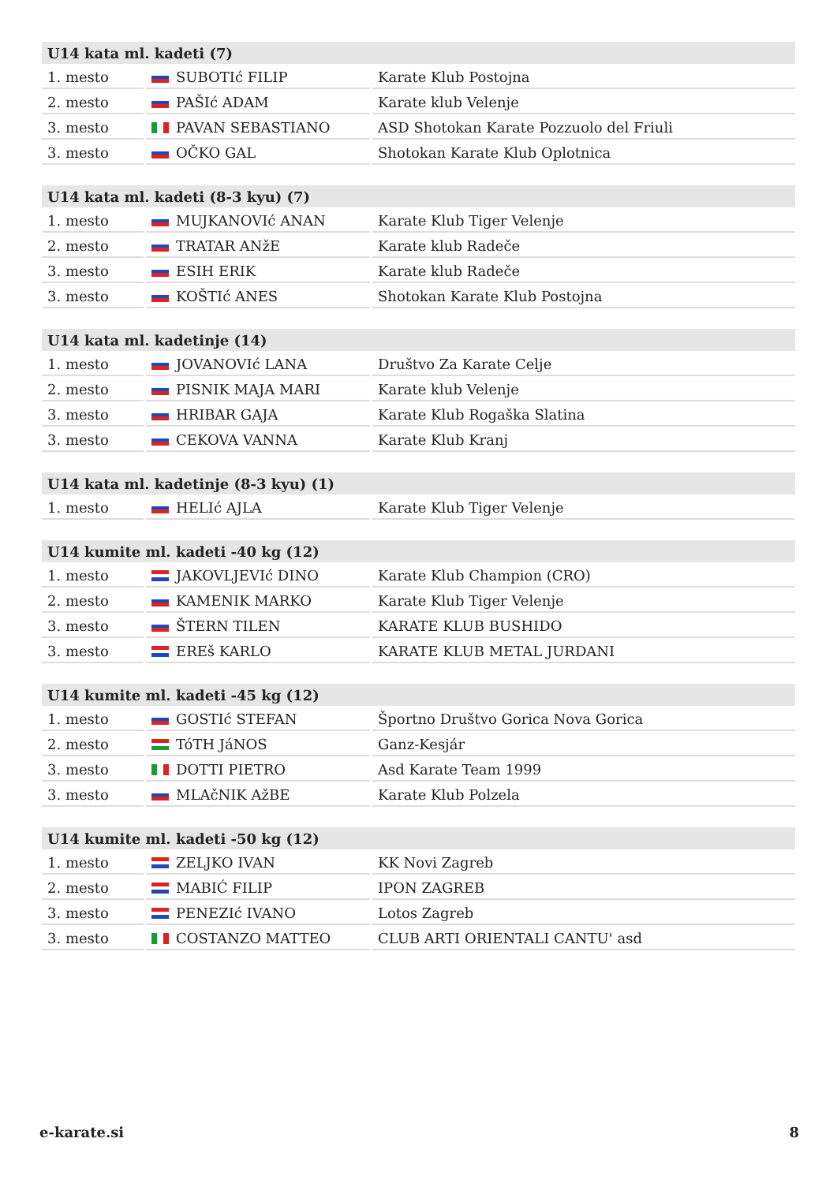| U14 kata ml. kadeti (7) | | |
| --- | --- | --- |
| 1. mesto | SUBOTIć FILIP | Karate Klub Postojna |
| 2. mesto | PAŠIć ADAM | Karate klub Velenje |
| 3. mesto | PAVAN SEBASTIANO | ASD Shotokan Karate Pozzuolo del Friuli |
| 3. mesto | OČKO GAL | Shotokan Karate Klub Oplotnica |
| U14 kata ml. kadeti (8-3 kyu) (7) | | |
| --- | --- | --- |
| 1. mesto | MUJKANOVIć ANAN | Karate Klub Tiger Velenje |
| 2. mesto | TRATAR ANžE | Karate klub Radeče |
| 3. mesto | ESIH ERIK | Karate klub Radeče |
| 3. mesto | KOŠTIć ANES | Shotokan Karate Klub Postojna |
| U14 kata ml. kadetinje (14) | | |
| --- | --- | --- |
| 1. mesto | JOVANOVIć LANA | Društvo Za Karate Celje |
| 2. mesto | PISNIK MAJA MARI | Karate klub Velenje |
| 3. mesto | HRIBAR GAJA | Karate Klub Rogaška Slatina |
| 3. mesto | CEKOVA VANNA | Karate Klub Kranj |
| U14 kata ml. kadetinje (8-3 kyu) (1) | | |
| --- | --- | --- |
| 1. mesto | HELIć AJLA | Karate Klub Tiger Velenje |
| U14 kumite ml. kadeti -40 kg (12) | | |
| --- | --- | --- |
| 1. mesto | JAKOVLJEVIć DINO | Karate Klub Champion (CRO) |
| 2. mesto | KAMENIK MARKO | Karate Klub Tiger Velenje |
| 3. mesto | ŠTERN TILEN | KARATE KLUB BUSHIDO |
| 3. mesto | EREš KARLO | KARATE KLUB METAL JURDANI |
| U14 kumite ml. kadeti -45 kg (12) | | |
| --- | --- | --- |
| 1. mesto | GOSTIć STEFAN | Športno Društvo Gorica Nova Gorica |
| 2. mesto | TóTH JáNOS | Ganz-Kesjár |
| 3. mesto | DOTTI PIETRO | Asd Karate Team 1999 |
| 3. mesto | MLAčNIK AžBE | Karate Klub Polzela |
| U14 kumite ml. kadeti -50 kg (12) | | |
| --- | --- | --- |
| 1. mesto | ZELJKO IVAN | KK Novi Zagreb |
| 2. mesto | MABIĆ FILIP | IPON ZAGREB |
| 3. mesto | PENEZIć IVANO | Lotos Zagreb |
| 3. mesto | COSTANZO MATTEO | CLUB ARTI ORIENTALI CANTU' asd |
e-karate.si 8